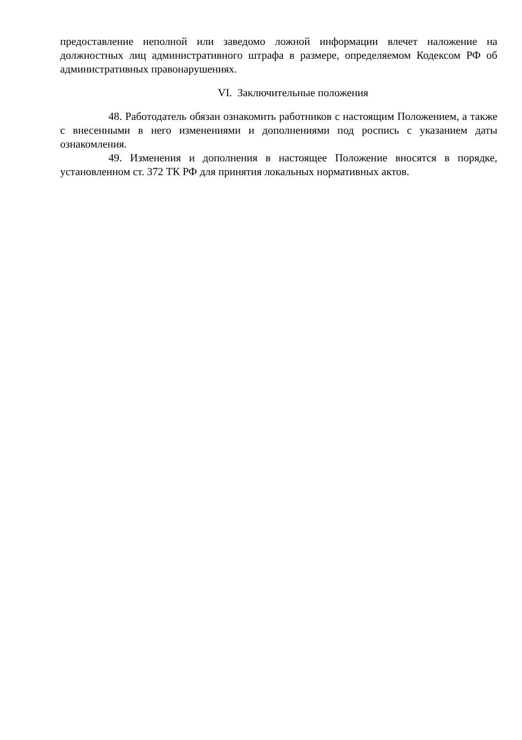предоставление неполной или заведомо ложной информации влечет наложение на должностных лиц административного штрафа в размере, определяемом Кодексом РФ об административных правонарушениях.
VI. Заключительные положения
48. Работодатель обязан ознакомить работников с настоящим Положением, а также с внесенными в него изменениями и дополнениями под роспись с указанием даты ознакомления.
49. Изменения и дополнения в настоящее Положение вносятся в порядке, установленном ст. 372 ТК РФ для принятия локальных нормативных актов.